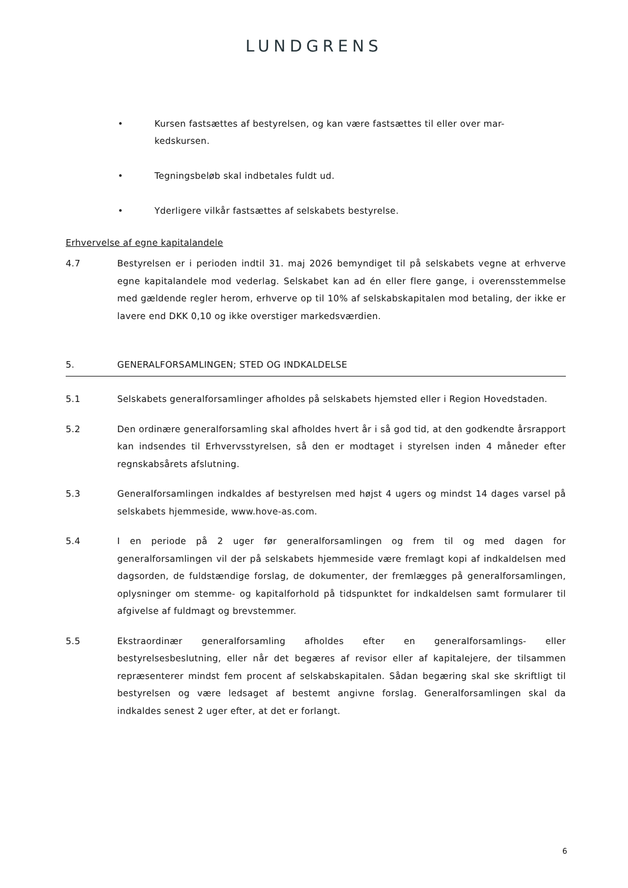LUNDGRENS
• Kursen fastsættes af bestyrelsen, og kan være fastsættes til eller over mar-
kedskursen.
• Tegningsbeløb skal indbetales fuldt ud.
• Yderligere vilkår fastsættes af selskabets bestyrelse.
Erhvervelse af egne kapitalandele
4.7 Bestyrelsen er i perioden indtil 31. maj 2026 bemyndiget til på selskabets vegne at erhverve egne kapitalandele mod vederlag. Selskabet kan ad én eller flere gange, i overensstemmelse med gældende regler herom, erhverve op til 10% af selskabskapitalen mod betaling, der ikke er lavere end DKK 0,10 og ikke overstiger markedsværdien.
5. GENERALFORSAMLINGEN; STED OG INDKALDELSE
5.1 Selskabets generalforsamlinger afholdes på selskabets hjemsted eller i Region Hovedstaden.
5.2 Den ordinære generalforsamling skal afholdes hvert år i så god tid, at den godkendte årsrapport kan indsendes til Erhvervsstyrelsen, så den er modtaget i styrelsen inden 4 måneder efter regnskabsårets afslutning.
5.3 Generalforsamlingen indkaldes af bestyrelsen med højst 4 ugers og mindst 14 dages varsel på selskabets hjemmeside, www.hove-as.com.
5.4 I en periode på 2 uger før generalforsamlingen og frem til og med dagen for generalforsamlingen vil der på selskabets hjemmeside være fremlagt kopi af indkaldelsen med dagsorden, de fuldstændige forslag, de dokumenter, der fremlægges på generalforsamlingen, oplysninger om stemme- og kapitalforhold på tidspunktet for indkaldelsen samt formularer til afgivelse af fuldmagt og brevstemmer.
5.5 Ekstraordinær generalforsamling afholdes efter en generalforsamlings- eller bestyrelsesbeslutning, eller når det begæres af revisor eller af kapitalejere, der tilsammen repræsenterer mindst fem procent af selskabskapitalen. Sådan begæring skal ske skriftligt til bestyrelsen og være ledsaget af bestemt angivne forslag. Generalforsamlingen skal da indkaldes senest 2 uger efter, at det er forlangt.
6